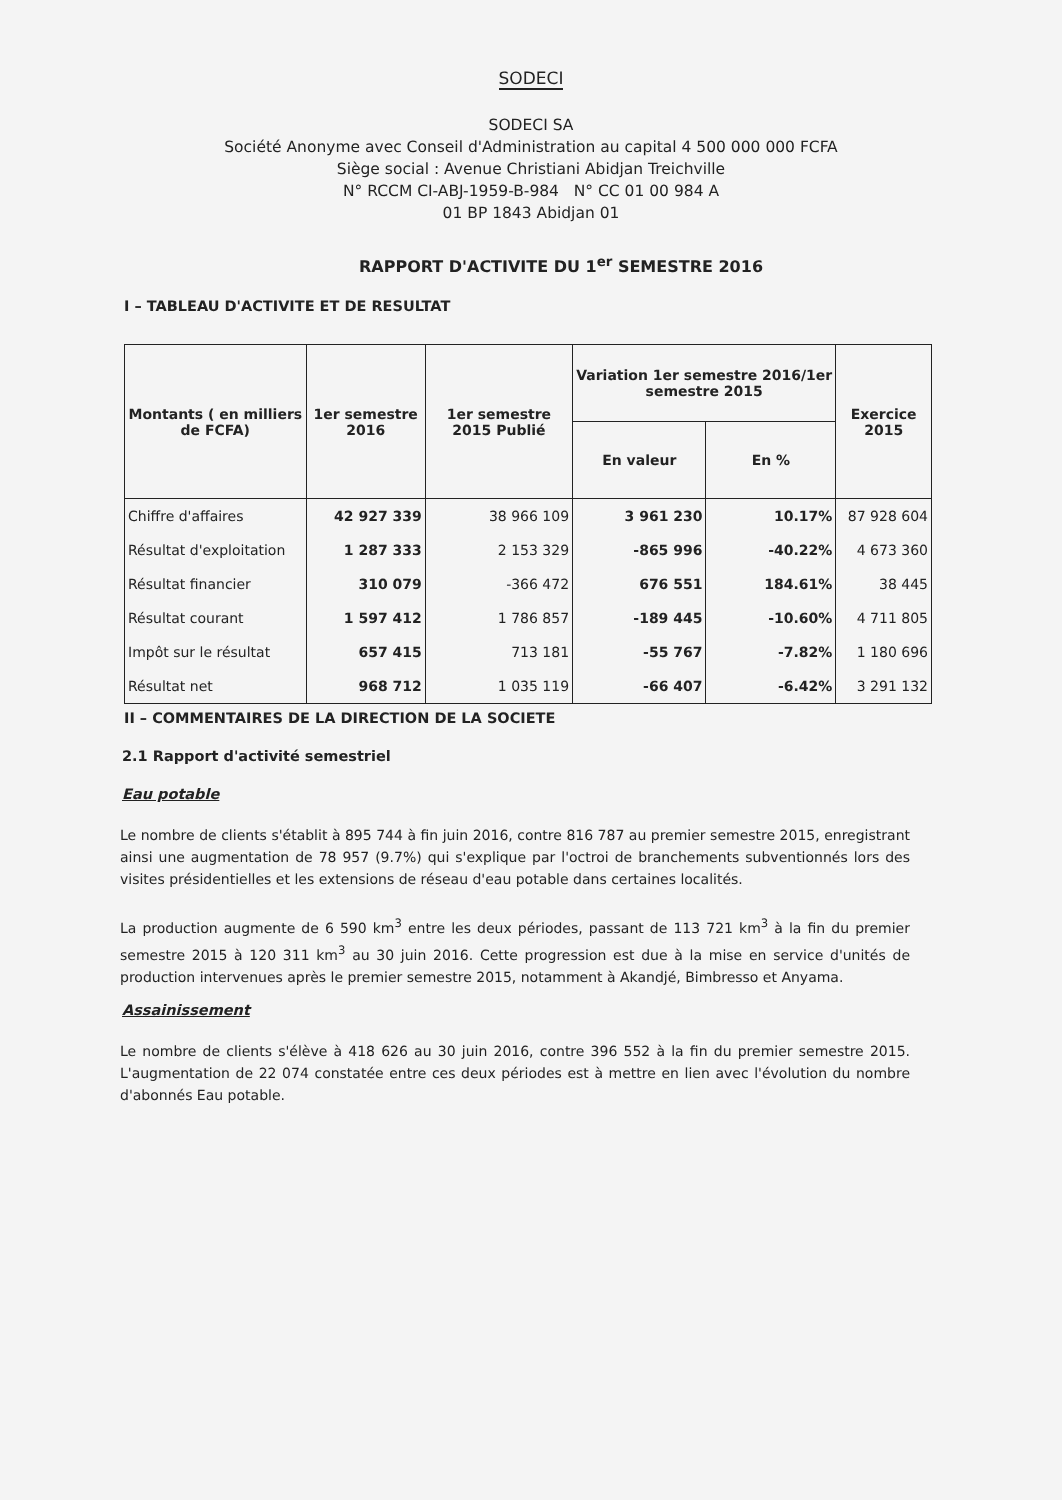SODECI
SODECI SA
Société Anonyme avec Conseil d'Administration au capital 4 500 000 000 FCFA
Siège social : Avenue Christiani Abidjan Treichville
N° RCCM CI-ABJ-1959-B-984 N° CC 01 00 984 A
01 BP 1843 Abidjan 01
RAPPORT D'ACTIVITE DU 1<sup>er</sup> SEMESTRE 2016
I – TABLEAU D'ACTIVITE ET DE RESULTAT
| Montants ( en milliers de FCFA) | 1er semestre 2016 | 1er semestre 2015 Publié | Variation 1er semestre 2016/1er semestre 2015 | | Exercice 2015 |
| --- | --- | --- | --- | --- | --- |
| | | | En valeur | En % | |
| Chiffre d'affaires | 42 927 339 | 38 966 109 | 3 961 230 | 10.17% | 87 928 604 |
| Résultat d'exploitation | 1 287 333 | 2 153 329 | -865 996 | -40.22% | 4 673 360 |
| Résultat financier | 310 079 | -366 472 | 676 551 | 184.61% | 38 445 |
| Résultat courant | 1 597 412 | 1 786 857 | -189 445 | -10.60% | 4 711 805 |
| Impôt sur le résultat | 657 415 | 713 181 | -55 767 | -7.82% | 1 180 696 |
| Résultat net | 968 712 | 1 035 119 | -66 407 | -6.42% | 3 291 132 |
II – COMMENTAIRES DE LA DIRECTION DE LA SOCIETE
2.1 Rapport d'activité semestriel
Eau potable
Le nombre de clients s'établit à 895 744 à fin juin 2016, contre 816 787 au premier semestre 2015, enregistrant ainsi une augmentation de 78 957 (9.7%) qui s'explique par l'octroi de branchements subventionnés lors des visites présidentielles et les extensions de réseau d'eau potable dans certaines localités.
La production augmente de 6 590 km<sup>3</sup> entre les deux périodes, passant de 113 721 km<sup>3</sup> à la fin du premier semestre 2015 à 120 311 km<sup>3</sup> au 30 juin 2016. Cette progression est due à la mise en service d'unités de production intervenues après le premier semestre 2015, notamment à Akandjé, Bimbresso et Anyama.
Assainissement
Le nombre de clients s'élève à 418 626 au 30 juin 2016, contre 396 552 à la fin du premier semestre 2015. L'augmentation de 22 074 constatée entre ces deux périodes est à mettre en lien avec l'évolution du nombre d'abonnés Eau potable.